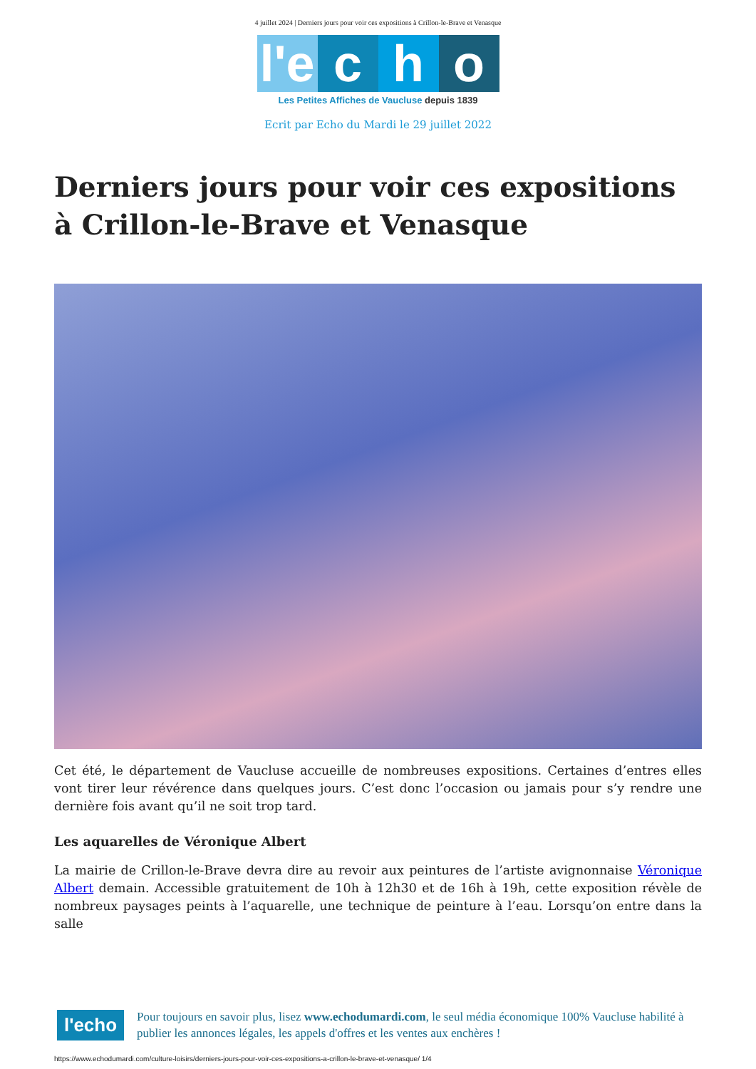4 juillet 2024 | Derniers jours pour voir ces expositions à Crillon-le-Brave et Venasque
l'e c h o
Les Petites Affiches de Vaucluse depuis 1839
Ecrit par Echo du Mardi le 29 juillet 2022
Derniers jours pour voir ces expositions à Crillon-le-Brave et Venasque
Cet été, le département de Vaucluse accueille de nombreuses expositions. Certaines d’entres elles vont tirer leur révérence dans quelques jours. C’est donc l’occasion ou jamais pour s’y rendre une dernière fois avant qu’il ne soit trop tard.
Les aquarelles de Véronique Albert
La mairie de Crillon-le-Brave devra dire au revoir aux peintures de l’artiste avignonnaise Véronique Albert demain. Accessible gratuitement de 10h à 12h30 et de 16h à 19h, cette exposition révèle de nombreux paysages peints à l’aquarelle, une technique de peinture à l’eau. Lorsqu’on entre dans la salle
l'echo
Pour toujours en savoir plus, lisez www.echodumardi.com, le seul média économique 100% Vaucluse habilité à publier les annonces légales, les appels d'offres et les ventes aux enchères !
https://www.echodumardi.com/culture-loisirs/derniers-jours-pour-voir-ces-expositions-a-crillon-le-brave-et-venasque/ 1/4